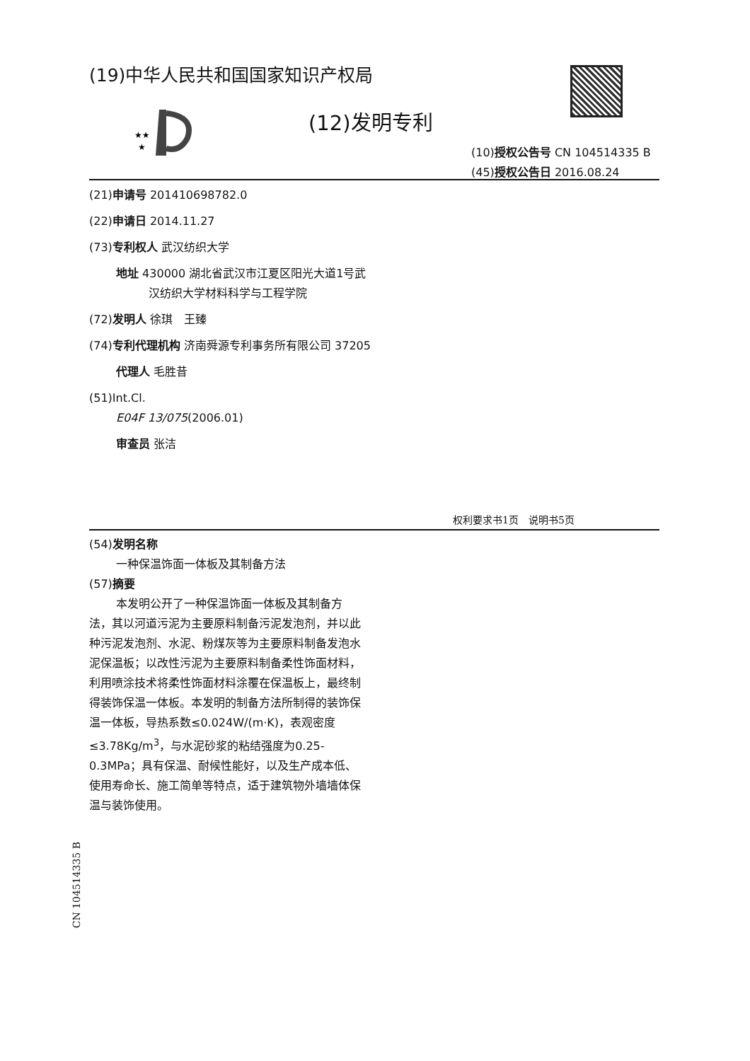(19)中华人民共和国国家知识产权局
★★
★
(12)发明专利
(10)授权公告号 CN 104514335 B
(45)授权公告日 2016.08.24
(21)申请号 201410698782.0
(22)申请日 2014.11.27
(73)专利权人 武汉纺织大学
地址 430000 湖北省武汉市江夏区阳光大道1号武汉纺织大学材料科学与工程学院
(72)发明人 徐琪　王臻
(74)专利代理机构 济南舜源专利事务所有限公司 37205
代理人 毛胜昔
(51)Int.Cl.
E04F 13/075(2006.01)
审查员 张洁
权利要求书1页　说明书5页
(54)发明名称
一种保温饰面一体板及其制备方法
(57)摘要
本发明公开了一种保温饰面一体板及其制备方法，其以河道污泥为主要原料制备污泥发泡剂，并以此种污泥发泡剂、水泥、粉煤灰等为主要原料制备发泡水泥保温板；以改性污泥为主要原料制备柔性饰面材料，利用喷涂技术将柔性饰面材料涂覆在保温板上，最终制得装饰保温一体板。本发明的制备方法所制得的装饰保温一体板，导热系数≤0.024W/(m·K)，表观密度≤3.78Kg/m<sup>3</sup>，与水泥砂浆的粘结强度为0.25-0.3MPa；具有保温、耐候性能好，以及生产成本低、使用寿命长、施工简单等特点，适于建筑物外墙墙体保温与装饰使用。
CN 104514335 B